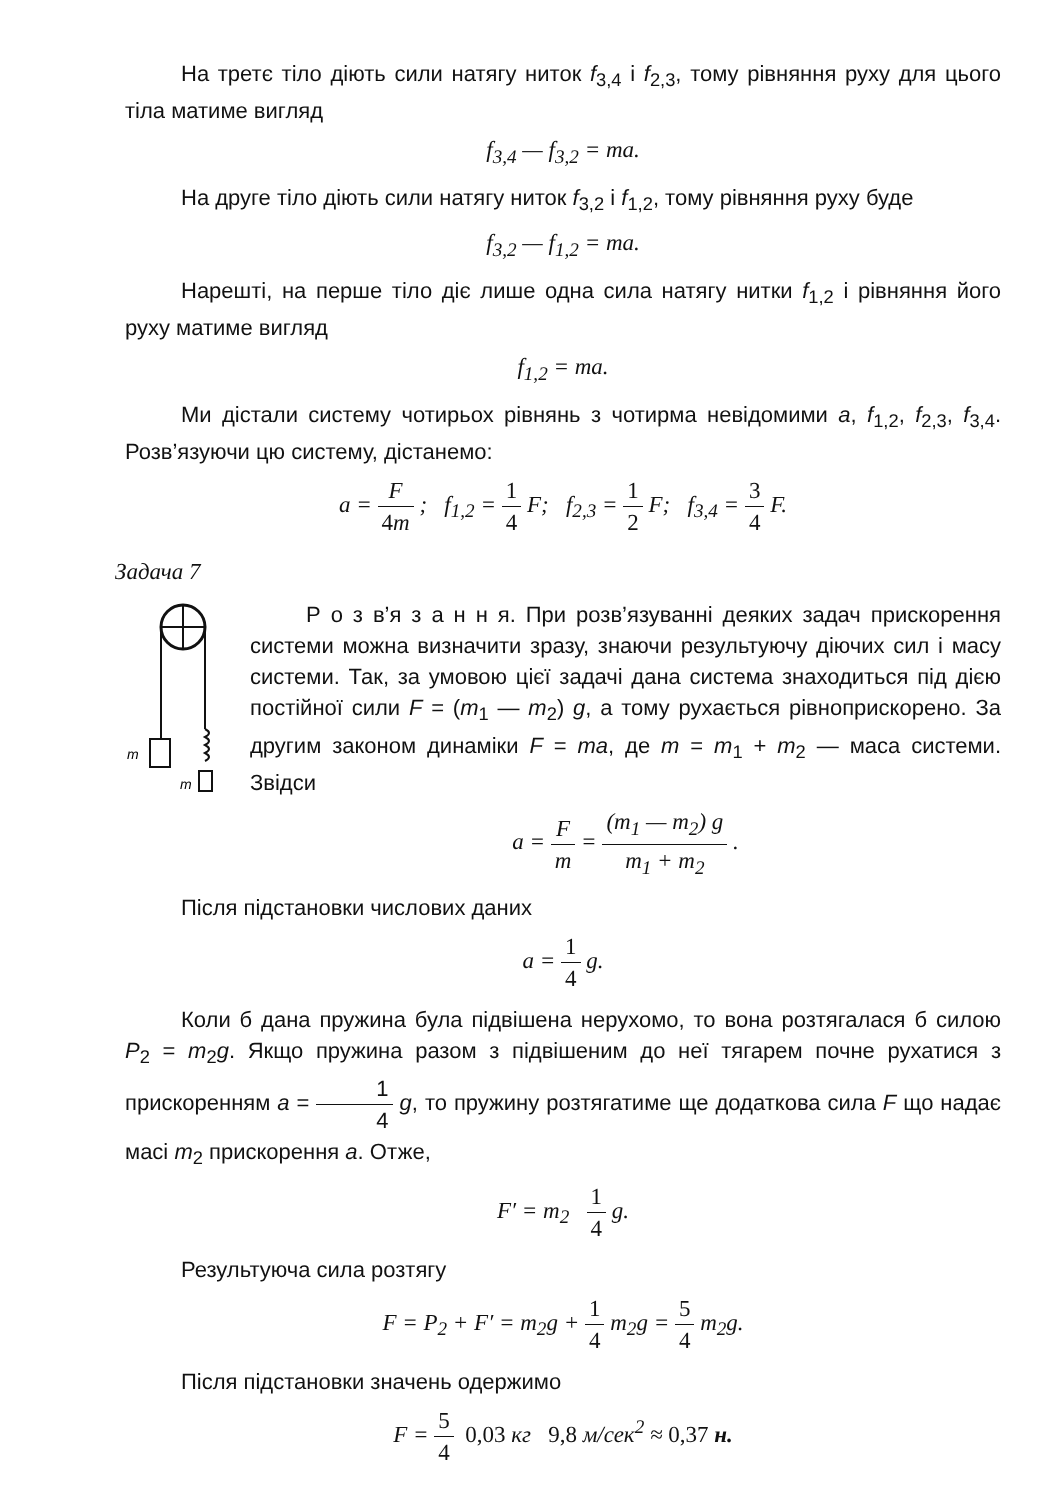На третє тіло діють сили натягу ниток f<sub>3,4</sub> і f<sub>2,3</sub>, тому рівняння руху для цього тіла матиме вигляд
f<sub>3,4</sub> — f<sub>3,2</sub> = ma.
На друге тіло діють сили натягу ниток f<sub>3,2</sub> і f<sub>1,2</sub>, тому рівняння руху буде
f<sub>3,2</sub> — f<sub>1,2</sub> = ma.
Нарешті, на перше тіло діє лише одна сила натягу нитки f<sub>1,2</sub> і рівняння його руху матиме вигляд
f<sub>1,2</sub> = ma.
Ми дістали систему чотирьох рівнянь з чотирма невідомими a, f<sub>1,2</sub>, f<sub>2,3</sub>, f<sub>3,4</sub>. Розв’язуючи цю систему, дістанемо:
a = F 4m ; f<sub>1,2</sub> = 1 4 F; f<sub>2,3</sub> = 1 2 F; f<sub>3,4</sub> = 3 4 F.
Задача 7
m
m
Р о з в’я з а н н я. При розв’язуванні деяких задач прискорення системи можна визначити зразу, знаючи результуючу діючих сил і масу системи. Так, за умовою цієї задачі дана система знаходиться під дією постійної сили F = (m<sub>1</sub> — m<sub>2</sub>) g, а тому рухається рівноприскорено. За другим законом динаміки F = ma, де m = m<sub>1</sub> + m<sub>2</sub> — маса системи. Звідси
a = F m = (m<sub>1</sub> — m<sub>2</sub>) g m<sub>1</sub> + m<sub>2</sub> .
Після підстановки числових даних
a = 1 4 g.
Коли б дана пружина була підвішена нерухомо, то вона розтягалася б силою P<sub>2</sub> = m<sub>2</sub>g. Якщо пружина разом з підвішеним до неї тягарем почне рухатися з прискоренням a = 1 4 g, то пружину розтягатиме ще додаткова сила F що надає масі m<sub>2</sub> прискорення a. Отже,
F′ = m<sub>2</sub> 1 4 g.
Результуюча сила розтягу
F = P<sub>2</sub> + F′ = m<sub>2</sub>g + 1 4 m<sub>2</sub>g = 5 4 m<sub>2</sub>g.
Після підстановки значень одержимо
F = 5 4 0,03 кг 9,8 м/сек<sup>2</sup> ≈ 0,37 н.